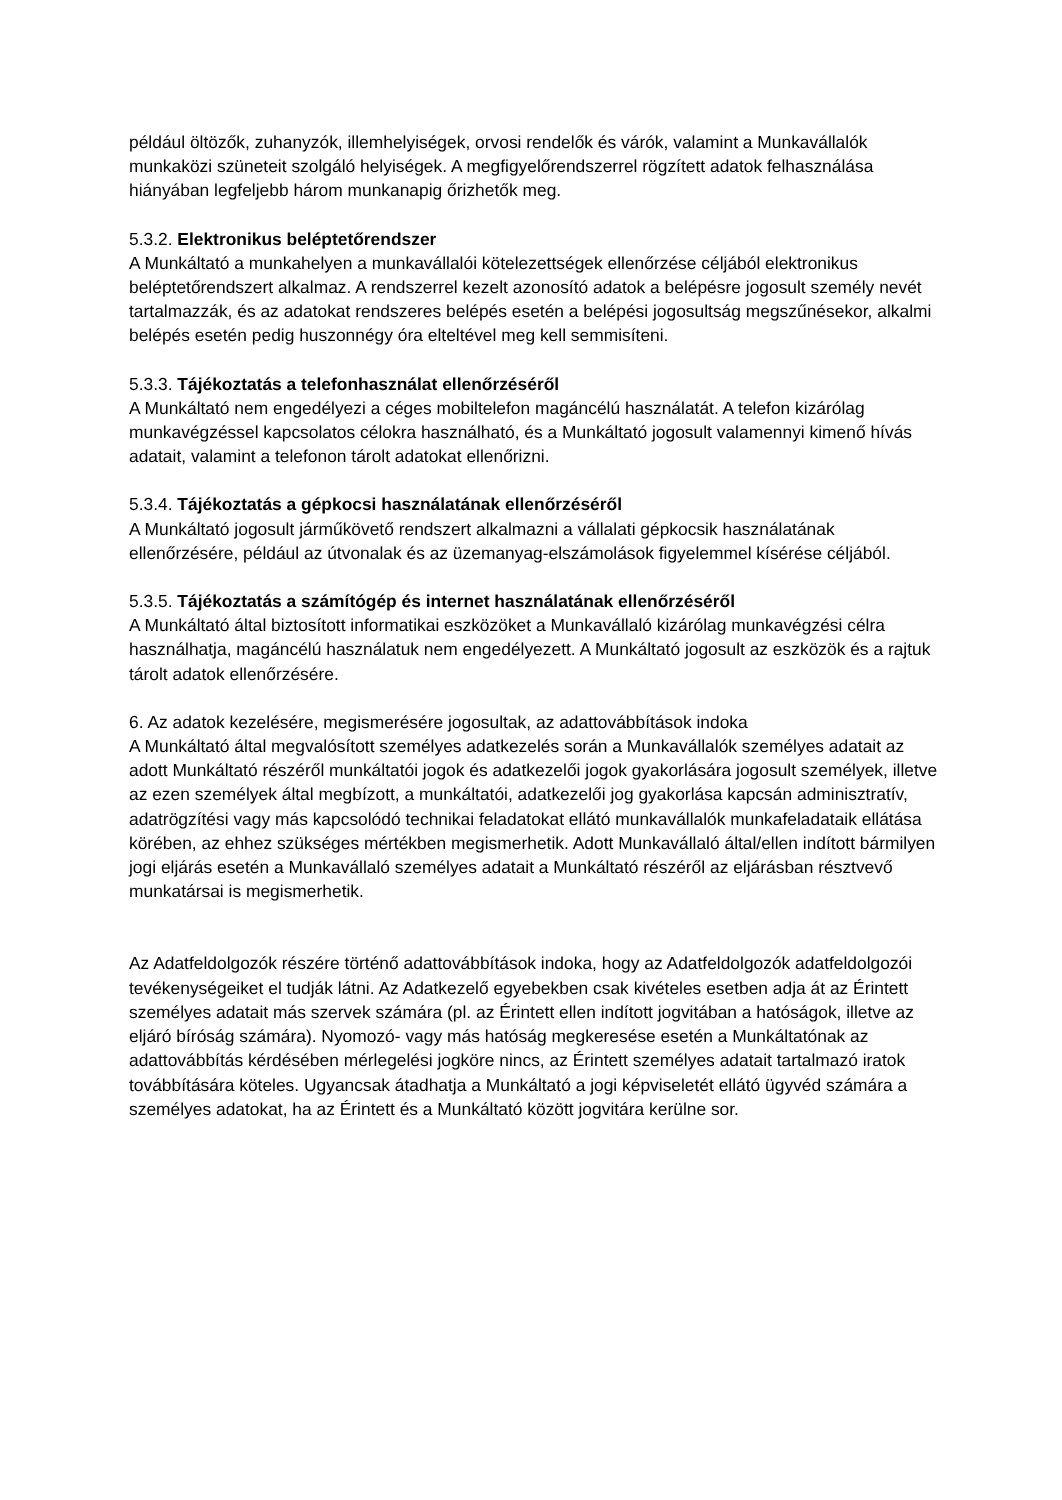például öltözők, zuhanyzók, illemhelyiségek, orvosi rendelők és várók, valamint a Munkavállalók munkaközi szüneteit szolgáló helyiségek. A megfigyelőrendszerrel rögzített adatok felhasználása hiányában legfeljebb három munkanapig őrizhetők meg.
5.3.2. Elektronikus beléptetőrendszer
A Munkáltató a munkahelyen a munkavállalói kötelezettségek ellenőrzése céljából elektronikus beléptetőrendszert alkalmaz. A rendszerrel kezelt azonosító adatok a belépésre jogosult személy nevét tartalmazzák, és az adatokat rendszeres belépés esetén a belépési jogosultság megszűnésekor, alkalmi belépés esetén pedig huszonnégy óra elteltével meg kell semmisíteni.
5.3.3. Tájékoztatás a telefonhasználat ellenőrzéséről
A Munkáltató nem engedélyezi a céges mobiltelefon magáncélú használatát. A telefon kizárólag munkavégzéssel kapcsolatos célokra használható, és a Munkáltató jogosult valamennyi kimenő hívás adatait, valamint a telefonon tárolt adatokat ellenőrizni.
5.3.4. Tájékoztatás a gépkocsi használatának ellenőrzéséről
A Munkáltató jogosult járműkövető rendszert alkalmazni a vállalati gépkocsik használatának ellenőrzésére, például az útvonalak és az üzemanyag-elszámolások figyelemmel kísérése céljából.
5.3.5. Tájékoztatás a számítógép és internet használatának ellenőrzéséről
A Munkáltató által biztosított informatikai eszközöket a Munkavállaló kizárólag munkavégzési célra használhatja, magáncélú használatuk nem engedélyezett. A Munkáltató jogosult az eszközök és a rajtuk tárolt adatok ellenőrzésére.
6. Az adatok kezelésére, megismerésére jogosultak, az adattovábbítások indoka
A Munkáltató által megvalósított személyes adatkezelés során a Munkavállalók személyes adatait az adott Munkáltató részéről munkáltatói jogok és adatkezelői jogok gyakorlására jogosult személyek, illetve az ezen személyek által megbízott, a munkáltatói, adatkezelői jog gyakorlása kapcsán adminisztratív, adatrögzítési vagy más kapcsolódó technikai feladatokat ellátó munkavállalók munkafeladataik ellátása körében, az ehhez szükséges mértékben megismerhetik. Adott Munkavállaló által/ellen indított bármilyen jogi eljárás esetén a Munkavállaló személyes adatait a Munkáltató részéről az eljárásban résztvevő munkatársai is megismerhetik.
Az Adatfeldolgozók részére történő adattovábbítások indoka, hogy az Adatfeldolgozók adatfeldolgozói tevékenységeiket el tudják látni. Az Adatkezelő egyebekben csak kivételes esetben adja át az Érintett személyes adatait más szervek számára (pl. az Érintett ellen indított jogvitában a hatóságok, illetve az eljáró bíróság számára). Nyomozó- vagy más hatóság megkeresése esetén a Munkáltatónak az adattovábbítás kérdésében mérlegelési jogköre nincs, az Érintett személyes adatait tartalmazó iratok továbbítására köteles. Ugyancsak átadhatja a Munkáltató a jogi képviseletét ellátó ügyvéd számára a személyes adatokat, ha az Érintett és a Munkáltató között jogvitára kerülne sor.